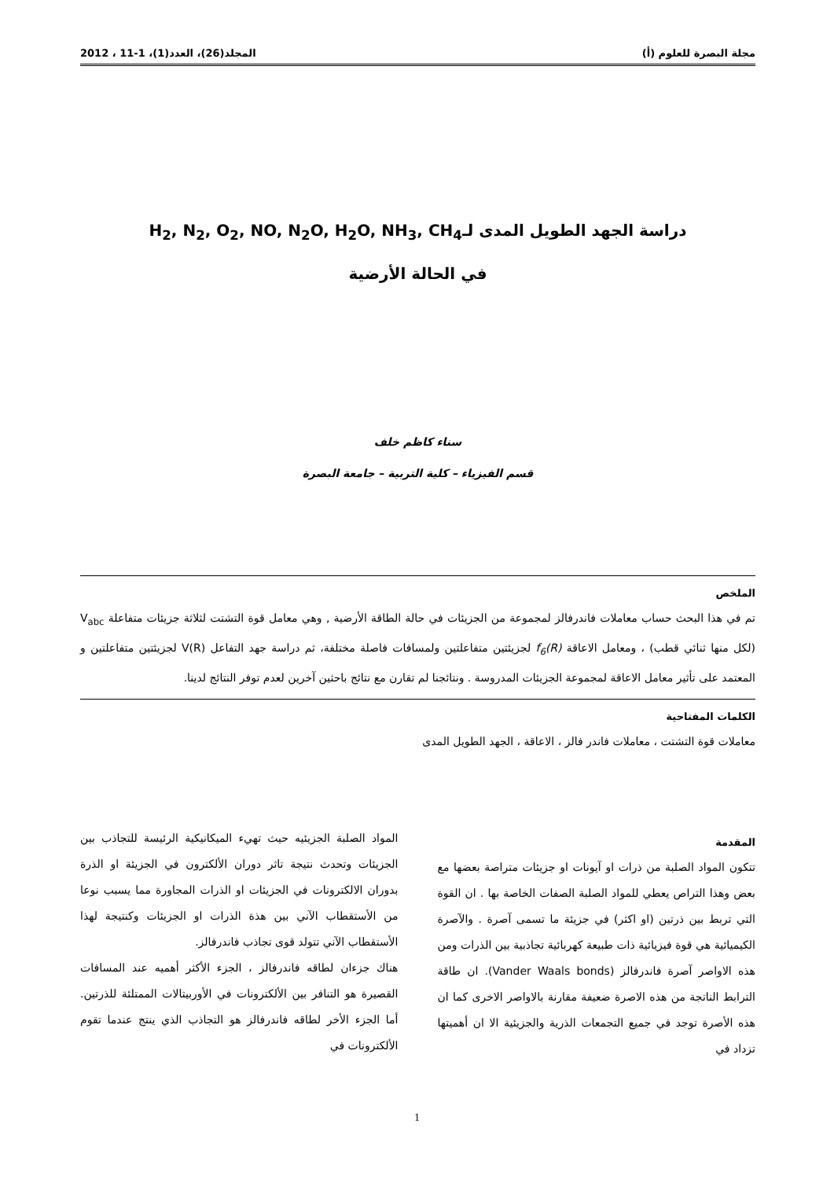مجلة البصرة للعلوم (أ) المجلد(26)، العدد(1)، 1-11 ، 2012
دراسة الجهد الطويل المدى لـH<sub>2</sub>, N<sub>2</sub>, O<sub>2</sub>, NO, N<sub>2</sub>O, H<sub>2</sub>O, NH<sub>3</sub>, CH<sub>4</sub>
في الحالة الأرضية
سناء كاظم خلف
قسم الفيزياء – كلية التربية – جامعة البصرة
الملخص
تم في هذا البحث حساب معاملات فاندرفالز لمجموعة من الجزيئات في حالة الطاقة الأرضية , وهي معامل قوة التشتت لثلاثة جزيئات متفاعلة V<sub>abc</sub> (لكل منها ثنائي قطب) ، ومعامل الاعاقة f<sub>6</sub>(R) لجزيئتين متفاعلتين ولمسافات فاصلة مختلفة، ثم دراسة جهد التفاعل V(R) لجزيئتين متفاعلتين و المعتمد على تأثير معامل الاعاقة لمجموعة الجزيئات المدروسة . ونتائجنا لم تقارن مع نتائج باحثين آخرين لعدم توفر النتائج لدينا.
الكلمات المفتاحية
معاملات قوة التشتت ، معاملات فاندر فالز ، الاعاقة ، الجهد الطويل المدى
المقدمة
تتكون المواد الصلبة من ذرات او آيونات او جزيئات متراصة بعضها مع بعض وهذا التراص يعطي للمواد الصلبة الصفات الخاصة بها . ان القوة التي تربط بين ذرتين (او اكثر) في جزيئة ما تسمى آصرة . والآصرة الكيميائية هي قوة فيزيائية ذات طبيعة كهربائية تجاذبية بين الذرات ومن هذه الاواصر آصرة فاندرفالز (Vander Waals bonds). ان طاقة الترابط الناتجة من هذه الاصرة ضعيفة مقارنة بالاواصر الاخرى كما ان هذه الأصرة توجد في جميع التجمعات الذرية والجزيئية الا ان أهميتها تزداد في
المواد الصلبة الجزيئيه حيث تهيء الميكانيكية الرئيسة للتجاذب بين الجزيئات وتحدث نتيجة تاثر دوران الألكترون في الجزيئة او الذرة بدوران الالكترونات في الجزيئات او الذرات المجاورة مما يسبب نوعا من الأستقطاب الآني بين هذة الذرات او الجزيئات وكنتيجة لهذا الأستقطاب الآني تتولد قوى تجاذب فاندرفالز.
هناك جزءان لطاقه فاندرفالز ، الجزء الأكثر أهميه عند المسافات القصيرة هو التنافر بين الألكترونات في الأوربيتالات الممتلئة للذرتين. أما الجزء الأخر لطاقه فاندرفالز هو التجاذب الذي ينتج عندما تقوم الألكترونات في
1